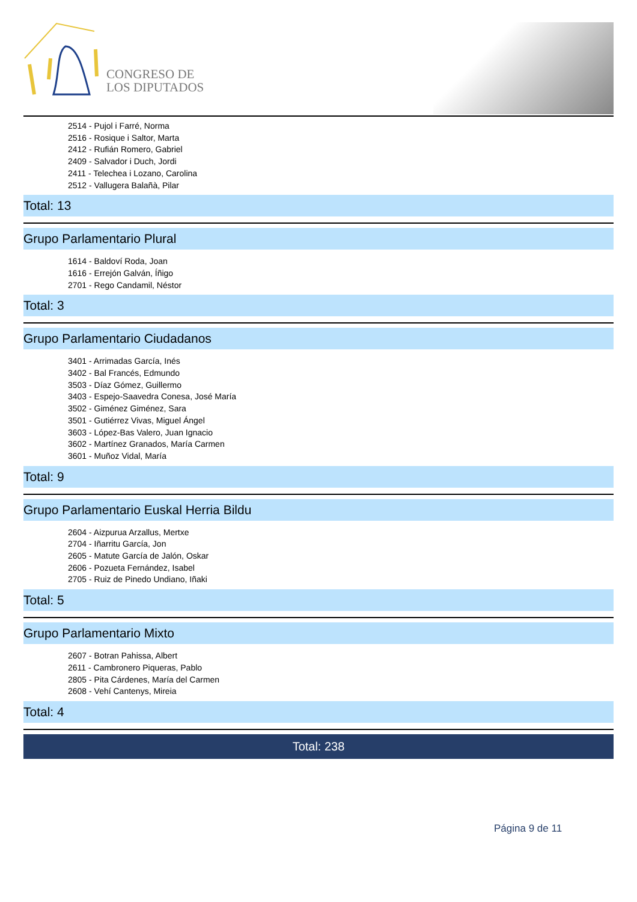CONGRESO DE
LOS DIPUTADOS
2514 - Pujol i Farré, Norma
2516 - Rosique i Saltor, Marta
2412 - Rufián Romero, Gabriel
2409 - Salvador i Duch, Jordi
2411 - Telechea i Lozano, Carolina
2512 - Vallugera Balañà, Pilar
Total: 13
Grupo Parlamentario Plural
1614 - Baldoví Roda, Joan
1616 - Errejón Galván, Íñigo
2701 - Rego Candamil, Néstor
Total: 3
Grupo Parlamentario Ciudadanos
3401 - Arrimadas García, Inés
3402 - Bal Francés, Edmundo
3503 - Díaz Gómez, Guillermo
3403 - Espejo-Saavedra Conesa, José María
3502 - Giménez Giménez, Sara
3501 - Gutiérrez Vivas, Miguel Ángel
3603 - López-Bas Valero, Juan Ignacio
3602 - Martínez Granados, María Carmen
3601 - Muñoz Vidal, María
Total: 9
Grupo Parlamentario Euskal Herria Bildu
2604 - Aizpurua Arzallus, Mertxe
2704 - Iñarritu García, Jon
2605 - Matute García de Jalón, Oskar
2606 - Pozueta Fernández, Isabel
2705 - Ruiz de Pinedo Undiano, Iñaki
Total: 5
Grupo Parlamentario Mixto
2607 - Botran Pahissa, Albert
2611 - Cambronero Piqueras, Pablo
2805 - Pita Cárdenes, María del Carmen
2608 - Vehí Cantenys, Mireia
Total: 4
Total: 238
Página 9 de 11